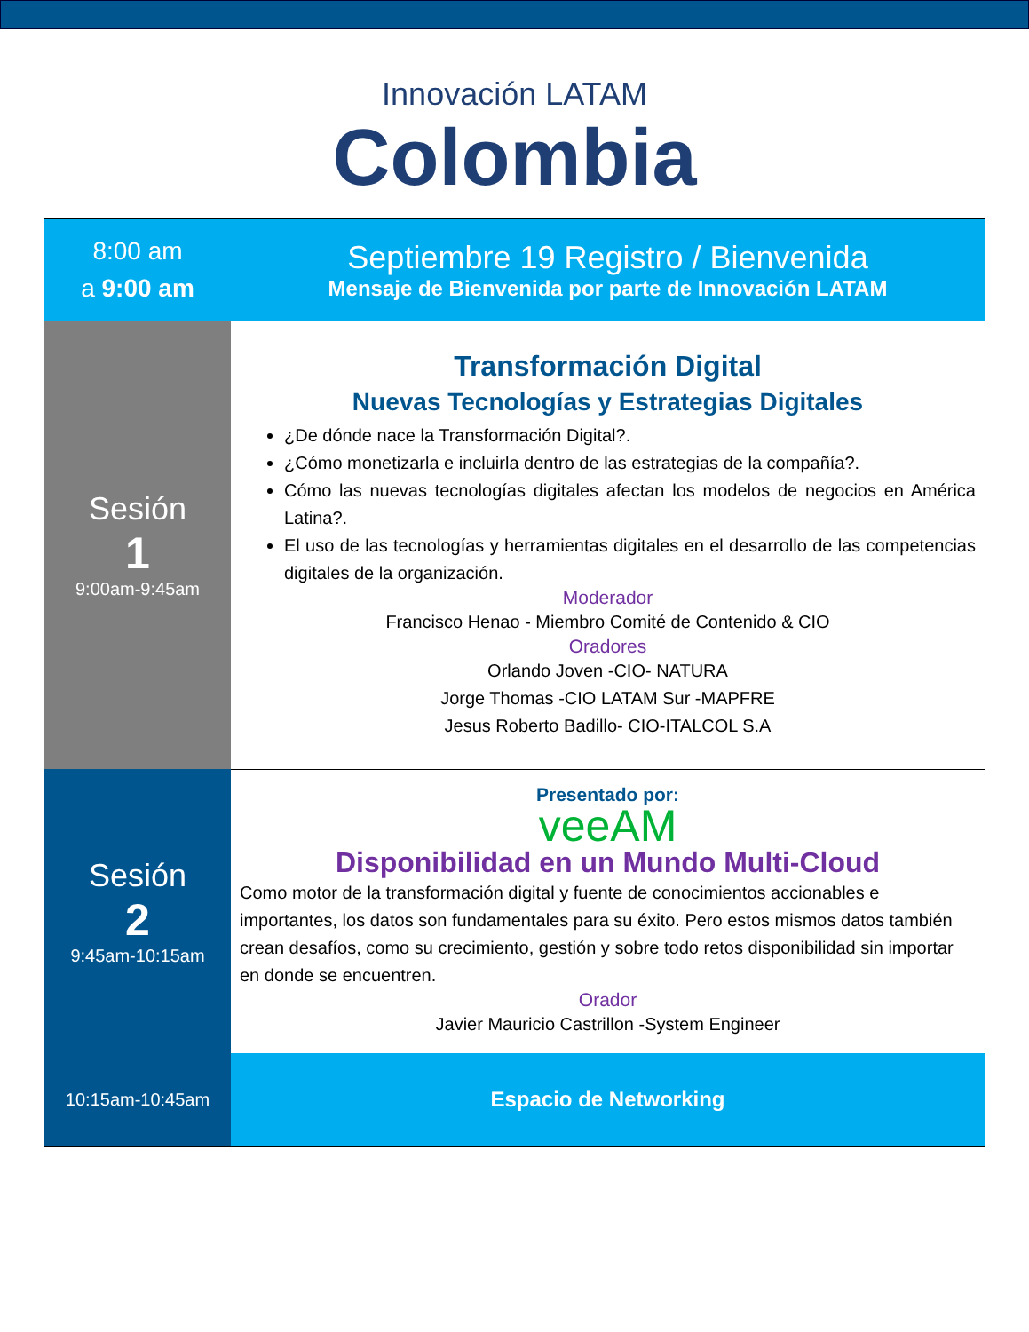Innovación LATAM
Colombia
| 8:00 am a 9:00 am | Septiembre 19 Registro / Bienvenida Mensaje de Bienvenida por parte de Innovación LATAM |
| Sesión 1 9:00am-9:45am | Transformación Digital Nuevas Tecnologías y Estrategias Digitales ¿De dónde nace la Transformación Digital?. ¿Cómo monetizarla e incluirla dentro de las estrategias de la compañía?. Cómo las nuevas tecnologías digitales afectan los modelos de negocios en América Latina?. El uso de las tecnologías y herramientas digitales en el desarrollo de las competencias digitales de la organización. Moderador Francisco Henao - Miembro Comité de Contenido & CIO Oradores Orlando Joven -CIO- NATURA Jorge Thomas -CIO LATAM Sur -MAPFRE Jesus Roberto Badillo- CIO-ITALCOL S.A |
| Sesión 2 9:45am-10:15am | Presentado por: veeAM Disponibilidad en un Mundo Multi-Cloud Como motor de la transformación digital y fuente de conocimientos accionables e importantes, los datos son fundamentales para su éxito. Pero estos mismos datos también crean desafíos, como su crecimiento, gestión y sobre todo retos disponibilidad sin importar en donde se encuentren. Orador Javier Mauricio Castrillon -System Engineer |
| 10:15am-10:45am | Espacio de Networking |